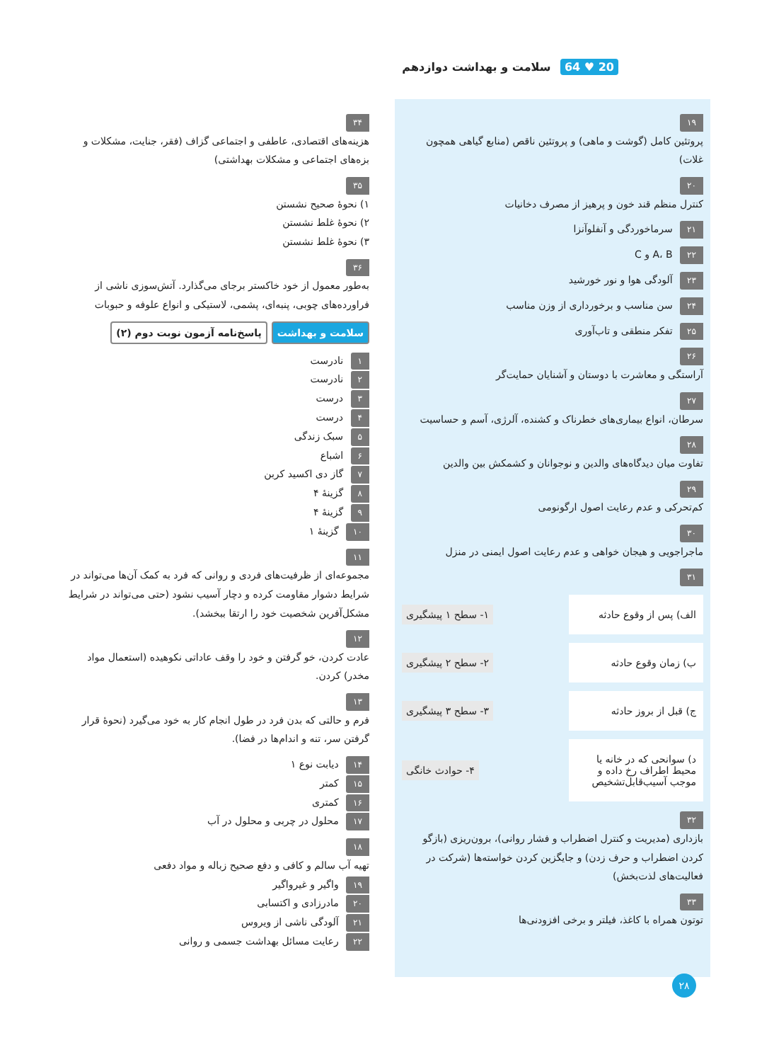20 ♥ 64 سلامت و بهداشت دوازدهم
۱۹
پروتئین کامل (گوشت و ماهی) و پروتئین ناقص (منابع گیاهی همچون غلات)
۲۰
کنترل منظم قند خون و پرهیز از مصرف دخانیات
۲۱ سرماخوردگی و آنفلوآنزا
۲۲ A، B و C
۲۳ آلودگی هوا و نور خورشید
۲۴ سن مناسب و برخورداری از وزن مناسب
۲۵ تفکر منطقی و تاب‌آوری
۲۶
آراستگی و معاشرت با دوستان و آشنایان حمایت‌گر
۲۷
سرطان، انواع بیماری‌های خطرناک و کشنده، آلرژی، آسم و حساسیت
۲۸
تفاوت میان دیدگاه‌های والدین و نوجوانان و کشمکش بین والدین
۲۹
کم‌تحرکی و عدم رعایت اصول ارگونومی
۳۰
ماجراجویی و هیجان خواهی و عدم رعایت اصول ایمنی در منزل
۳۱
الف) پس از وقوع حادثه
۱- سطح ۱ پیشگیری
ب) زمان وقوع حادثه
۲- سطح ۲ پیشگیری
ج) قبل از بروز حادثه
۳- سطح ۳ پیشگیری
د) سوانحی که در خانه یا محیط اطراف رخ داده و موجب آسیب‌قابل‌تشخیص
۴- حوادث خانگی
۳۲
بازداری (مدیریت و کنترل اضطراب و فشار روانی)، برون‌ریزی (بازگو کردن اضطراب و حرف زدن) و جایگزین کردن خواسته‌ها (شرکت در فعالیت‌های لذت‌بخش)
۳۳
توتون همراه با کاغذ، فیلتر و برخی افزودنی‌ها
۳۴
هزینه‌های اقتصادی، عاطفی و اجتماعی گزاف (فقر، جنایت، مشکلات و بزه‌های اجتماعی و مشکلات بهداشتی)
۳۵
۱) نحوهٔ صحیح نشستن
۲) نحوهٔ غلط نشستن
۳) نحوهٔ غلط نشستن
۳۶
به‌طور معمول از خود خاکستر برجای می‌گذارد. آتش‌سوزی ناشی از فراورده‌های چوبی، پنبه‌ای، پشمی، لاستیکی و انواع علوفه و حبوبات
سلامت و بهداشت پاسخ‌نامه آزمون نوبت دوم (۲)
۱ نادرست
۲ نادرست
۳ درست
۴ درست
۵ سبک زندگی
۶ اشباع
۷ گاز دی اکسید کربن
۸ گزینهٔ ۴
۹ گزینهٔ ۴
۱۰ گزینهٔ ۱
۱۱
مجموعه‌ای از ظرفیت‌های فردی و روانی که فرد به کمک آن‌ها می‌تواند در شرایط دشوار مقاومت کرده و دچار آسیب نشود (حتی می‌تواند در شرایط مشکل‌آفرین شخصیت خود را ارتقا ببخشد).
۱۲
عادت کردن، خو گرفتن و خود را وقف عاداتی نکوهیده (استعمال مواد مخدر) کردن.
۱۳
فرم و حالتی که بدن فرد در طول انجام کار به خود می‌گیرد (نحوهٔ قرار گرفتن سر، تنه و اندام‌ها در فضا).
۱۴ دیابت نوع ۱
۱۵ کمتر
۱۶ کمتری
۱۷ محلول در چربی و محلول در آب
۱۸
تهیه آب سالم و کافی و دفع صحیح زباله و مواد دفعی
۱۹ واگیر و غیرواگیر
۲۰ مادرزادی و اکتسابی
۲۱ آلودگی ناشی از ویروس
۲۲ رعایت مسائل بهداشت جسمی و روانی
۲۸